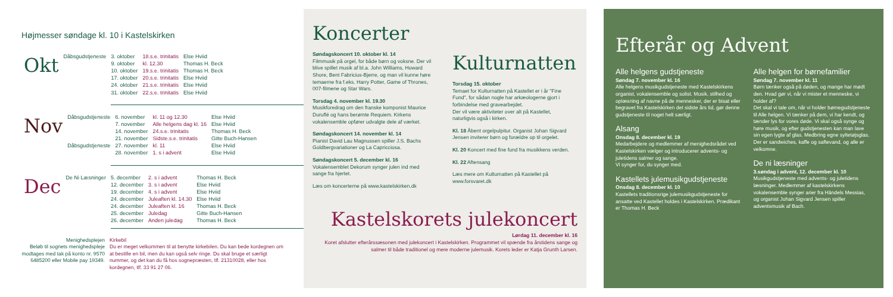Højmesser søndage kl. 10 i Kastelskirken
| Okt | Dåbsgudstjeneste | 3. oktober 9. oktober 10. oktober 17. oktober 24. oktober 31. oktober | 18.s.e. trinitatis kl. 12.30 19.s.e. trinitatis 20.s.e. trinitatis 21.s.e. trinitatis 22.s.e. trinitatis | Else Hviid Thomas H. Beck Thomas H. Beck Else Hviid Else Hviid Else Hviid |
| Nov | Dåbsgudstjeneste Dåbsgudstjeneste | 6. november 7. november 14. november 21. november 27. november 28. november | kl. 11 og 12.30 Alle helgens dag kl. 16 24.s.e. trinitatis Sidste.s.e. trinitatis kl. 11 1. s i advent | Else Hviid Else Hviid Thomas H. Beck Gitte Buch-Hansen Else Hviid Else Hviid |
| Dec | De Ni Læsninger | 5. december 12. december 19. december 24. december 24. december 25. december 26. december | 2. s i advent 3. s i advent 4. s i advent Juleaften kl. 14.30 Juleaften kl. 16 Juledag Anden juledag | Thomas H. Beck Else Hviid Else Hviid Else Hviid Thomas H. Beck Gitte Buch-Hansen Thomas H. Beck |
Menighedsplejen
Beløb til sognets menighedspleje modtages med tak på konto nr. 9570 6485200 eller Mobile pay 19349.
Kirkebil
Du er meget velkommen til at benytte kirkebilen. Du kan bede kordegnen om at bestille en bil, men du kan også selv ringe. Du skal bruge et særligt nummer, og det kan du få hos sognepræsten, tlf. 21310028, eller hos kordegnen, tlf. 33 91 27 06.
Koncerter
Søndagskoncert 10. oktober kl. 14
Filmmusik på orgel, for både børn og voksne. Der vil blive spillet musik af bl.a. John Williams, Howard Shore, Bent Fabricius-Bjerre, og man vil kunne høre temaerne fra f.eks. Harry Potter, Game of Thrones, 007-filmene og Star Wars.
Torsdag 4. november kl. 19.30
Musikforedrag om den franske komponist Maurice Duruflé og hans berømte Requiem. Kirkens vokalensemble opfører udvalgte dele af værket.
Søndagskoncert 14. november kl. 14
Pianist David Lau Magnussen spiller J.S. Bachs Goldbergvariationer og La Capricciosa.
Søndagskoncert 5. december kl. 16
Vokalensemblet Dekorum synger julen ind med sange fra hjertet.
Læs om koncerterne på www.kastelskirken.dk
Kulturnatten
Torsdag 15. oktober
Temaet for Kulturnatten på Kastellet er i år ”Fine Fund”, for sådan nogle har arkæologerne gjort i forbindelse med gravearbejdet.
Der vil være aktiviteter over alt på Kastellet, naturligvis også i kirken.
Kl. 18 Åbent orgelpulpitur. Organist Johan Sigvard Jensen inviterer børn og forældre op til orgelet.
Kl. 20 Koncert med fine fund fra musikkens verden.
Kl. 22 Aftensang
Læs mere om Kulturnatten på Kastellet på www.forsvaret.dk
Kastelskorets julekoncert
Lørdag 11. december kl. 16
Koret afslutter efterårssæsonen med julekoncert i Kastelskirken. Programmet vil spænde fra årstidens sange og salmer til både traditionel og mere moderne julemusik. Korets leder er Katja Grunth Larsen.
Efterår og Advent
Alle helgens gudstjeneste
Søndag 7. november kl. 16
Alle helgens musikgudstjeneste med Kastelskirkens organist, vokalensemble og solist. Musik, stilhed og oplæsning af navne på de mennesker, der er bisat eller begravet fra Kastelskirken det sidste års tid, gør denne gudstjeneste til noget helt særligt.
Alsang
Onsdag 8. december kl. 19
Medarbejdere og medlemmer af menighedsrådet ved Kastelskirken vælger og introducerer advents- og juletidens salmer og sange.
Vi synger for, du synger med.
Kastellets julemusikgudstjeneste
Onsdag 8. december kl. 10
Kastellets traditionsrige julemusikgudstjeneste for ansatte ved Kastellet holdes i Kastelskirken. Prædikant er Thomas H. Beck
Alle helgen for børnefamilier
Søndag 7. november kl. 11
Børn tænker også på døden, og mange har mødt den. Hvad gør vi, når vi mister et menneske, vi holder af?
Det skal vi tale om, når vi holder børnegudstjeneste til Alle helgen. Vi tænker på dem, vi har kendt, og tænder lys for vores døde. Vi skal også synge og høre musik, og efter gudstjenesten kan man lave sin egen lygte af glas. Medbring egne syltetøjsglas.
Der er sandwiches, kaffe og saftevand, og alle er velkomne.
De ni læsninger
3.søndag i advent, 12. december kl. 10
Musikgudstjeneste med advents- og juletidens læsninger. Medlemmer af kastelskirkens vokalensemble synger arier fra Händels Messias, og organist Johan Sigvard Jensen spiller adventsmusik af Bach.